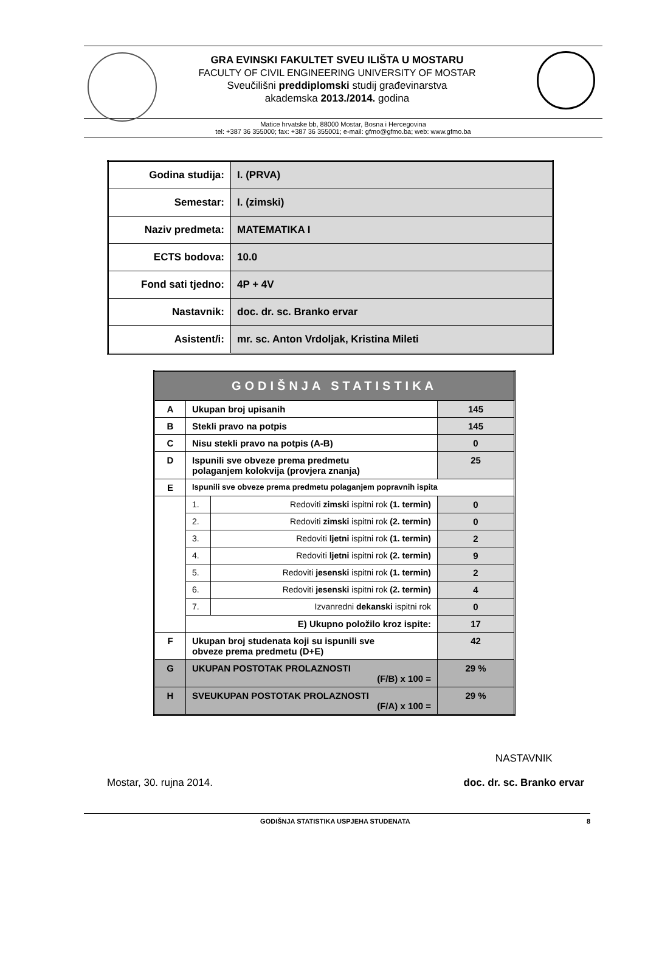GRA EVINSKI FAKULTET SVEU ILIŠTA U MOSTARU
FACULTY OF CIVIL ENGINEERING UNIVERSITY OF MOSTAR
Sveučilišni preddiplomski studij građevinarstva
akademska 2013./2014. godina
Matice hrvatske bb, 88000 Mostar, Bosna i Hercegovina
tel: +387 36 355000; fax: +387 36 355001; e-mail: gfmo@gfmo.ba; web: www.gfmo.ba
| Godina studija: | I. (PRVA) |
| Semestar: | I. (zimski) |
| Naziv predmeta: | MATEMATIKA I |
| ECTS bodova: | 10.0 |
| Fond sati tjedno: | 4P + 4V |
| Nastavnik: | doc. dr. sc. Branko ervar |
| Asistent/i: | mr. sc. Anton Vrdoljak, Kristina Mileti |
| GODIŠNJA STATISTIKA | | | |
| --- | --- | --- | --- |
| A | Ukupan broj upisanih | | 145 |
| B | Stekli pravo na potpis | | 145 |
| C | Nisu stekli pravo na potpis (A-B) | | 0 |
| D | Ispunili sve obveze prema predmetu polaganjem kolokvija (provjera znanja) | | 25 |
| E | Ispunili sve obveze prema predmetu polaganjem popravnih ispita | | |
| | 1. | Redoviti zimski ispitni rok (1. termin) | 0 |
| | 2. | Redoviti zimski ispitni rok (2. termin) | 0 |
| | 3. | Redoviti ljetni ispitni rok (1. termin) | 2 |
| | 4. | Redoviti ljetni ispitni rok (2. termin) | 9 |
| | 5. | Redoviti jesenski ispitni rok (1. termin) | 2 |
| | 6. | Redoviti jesenski ispitni rok (2. termin) | 4 |
| | 7. | Izvanredni dekanski ispitni rok | 0 |
| | E) Ukupno položilo kroz ispite: | | 17 |
| F | Ukupan broj studenata koji su ispunili sve obveze prema predmetu (D+E) | | 42 |
| G | UKUPAN POSTOTAK PROLAZNOSTI (F/B) x 100 = | | 29 % |
| H | SVEUKUPAN POSTOTAK PROLAZNOSTI (F/A) x 100 = | | 29 % |
Mostar, 30. rujna 2014.
NASTAVNIK
doc. dr. sc. Branko ervar
GODIŠNJA STATISTIKA USPJEHA STUDENATA 8